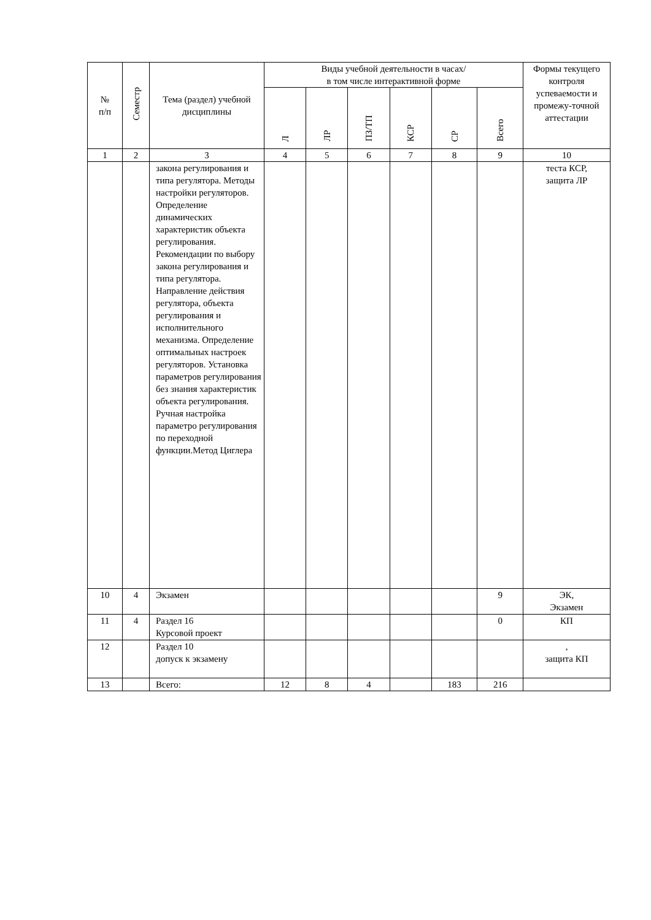| № п/п | Семестр | Тема (раздел) учебной дисциплины | Виды учебной деятельности в часах/ в том числе интерактивной форме | | | | | | Формы текущего контроля успеваемости и промежу-точной аттестации |
| --- | --- | --- | --- | --- | --- | --- | --- | --- | --- |
| | | | Л | ЛР | ПЗ/ТП | КСР | СР | Всего | |
| 1 | 2 | 3 | 4 | 5 | 6 | 7 | 8 | 9 | 10 |
| | | закона регулирования и типа регулятора. Методы настройки регуляторов. Определение динамических характеристик объекта регулирования. Рекомендации по выбору закона регулирования и типа регулятора. Направление действия регулятора, объекта регулирования и исполнительного механизма. Определение оптимальных настроек регуляторов. Установка параметров регулирования без знания характеристик объекта регулирования. Ручная настройка параметро регулирования по переходной функции.Метод Циглера | | | | | | | теста КСР, защита ЛР |
| 10 | 4 | Экзамен | | | | | | 9 | ЭК, Экзамен |
| 11 | 4 | Раздел 16 Курсовой проект | | | | | | 0 | КП |
| 12 | | Раздел 10 допуск к экзамену | | | | | | | , защита КП |
| 13 | | Всего: | 12 | 8 | 4 | | 183 | 216 | |